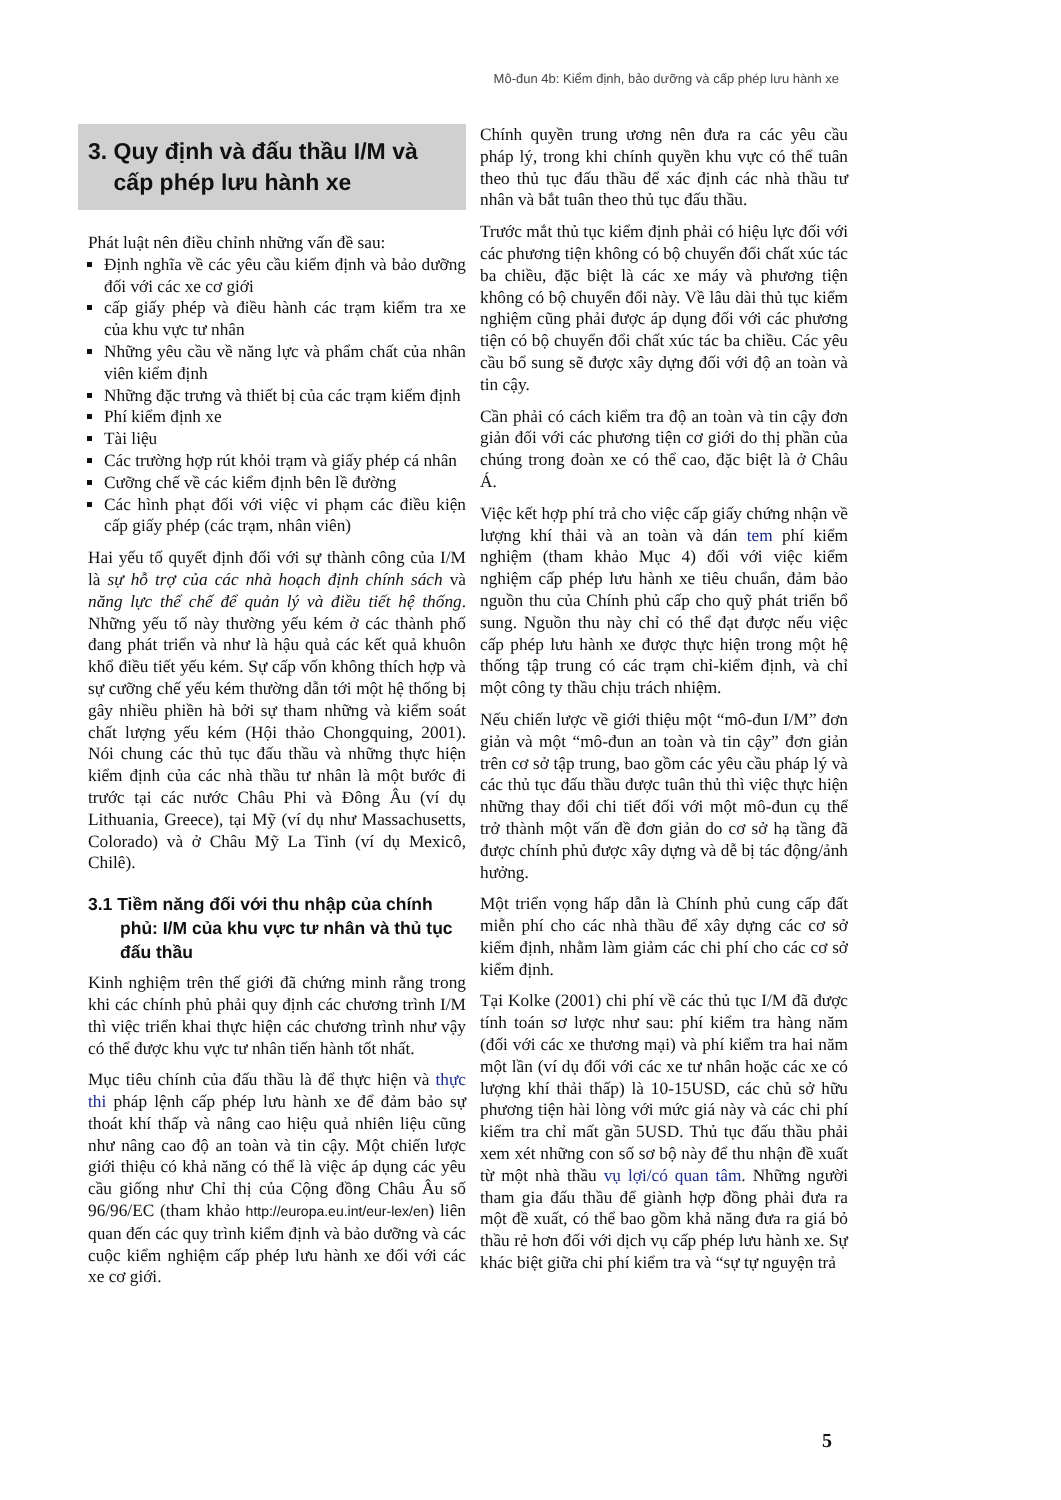Mô-đun 4b: Kiểm định, bảo dưỡng và cấp phép lưu hành xe
3. Quy định và đấu thầu I/M và
cấp phép lưu hành xe
Phát luật nên điều chỉnh những vấn đề sau:
Định nghĩa về các yêu cầu kiểm định và bảo dưỡng đối với các xe cơ giới
cấp giấy phép và điều hành các trạm kiểm tra xe của khu vực tư nhân
Những yêu cầu về năng lực và phẩm chất của nhân viên kiểm định
Những đặc trưng và thiết bị của các trạm kiểm định
Phí kiểm định xe
Tài liệu
Các trường hợp rút khỏi trạm và giấy phép cá nhân
Cưỡng chế về các kiểm định bên lề đường
Các hình phạt đối với việc vi phạm các điều kiện cấp giấy phép (các trạm, nhân viên)
Hai yếu tố quyết định đối với sự thành công của I/M là sự hỗ trợ của các nhà hoạch định chính sách và năng lực thể chế để quản lý và điều tiết hệ thống. Những yếu tố này thường yếu kém ở các thành phố đang phát triển và như là hậu quả các kết quả khuôn khổ điều tiết yếu kém. Sự cấp vốn không thích hợp và sự cưỡng chế yếu kém thường dẫn tới một hệ thống bị gây nhiều phiền hà bởi sự tham những và kiểm soát chất lượng yếu kém (Hội thảo Chongquing, 2001). Nói chung các thủ tục đấu thầu và những thực hiện kiểm định của các nhà thầu tư nhân là một bước đi trước tại các nước Châu Phi và Đông Âu (ví dụ Lithuania, Greece), tại Mỹ (ví dụ như Massachusetts, Colorado) và ở Châu Mỹ La Tinh (ví dụ Mexicô, Chilê).
3.1 Tiềm năng đối với thu nhập của chính phủ: I/M của khu vực tư nhân và thủ tục đấu thầu
Kinh nghiệm trên thế giới đã chứng minh rằng trong khi các chính phủ phải quy định các chương trình I/M thì việc triển khai thực hiện các chương trình như vậy có thể được khu vực tư nhân tiến hành tốt nhất.
Mục tiêu chính của đấu thầu là để thực hiện và thực thi pháp lệnh cấp phép lưu hành xe để đảm bảo sự thoát khí thấp và nâng cao hiệu quả nhiên liệu cũng như nâng cao độ an toàn và tin cậy. Một chiến lược giới thiệu có khả năng có thể là việc áp dụng các yêu cầu giống như Chỉ thị của Cộng đồng Châu Âu số 96/96/EC (tham khảo http://europa.eu.int/eur-lex/en) liên quan đến các quy trình kiểm định và bảo dưỡng và các cuộc kiểm nghiệm cấp phép lưu hành xe đối với các xe cơ giới.
Chính quyền trung ương nên đưa ra các yêu cầu pháp lý, trong khi chính quyền khu vực có thể tuân theo thủ tục đấu thầu để xác định các nhà thầu tư nhân và bắt tuân theo thủ tục đấu thầu.
Trước mắt thủ tục kiểm định phải có hiệu lực đối với các phương tiện không có bộ chuyển đổi chất xúc tác ba chiều, đặc biệt là các xe máy và phương tiện không có bộ chuyển đổi này. Về lâu dài thủ tục kiểm nghiệm cũng phải được áp dụng đối với các phương tiện có bộ chuyển đổi chất xúc tác ba chiều. Các yêu cầu bổ sung sẽ được xây dựng đối với độ an toàn và tin cậy.
Cần phải có cách kiểm tra độ an toàn và tin cậy đơn giản đối với các phương tiện cơ giới do thị phần của chúng trong đoàn xe có thể cao, đặc biệt là ở Châu Á.
Việc kết hợp phí trả cho việc cấp giấy chứng nhận về lượng khí thải và an toàn và dán tem phí kiểm nghiệm (tham khảo Mục 4) đối với việc kiểm nghiệm cấp phép lưu hành xe tiêu chuẩn, đảm bảo nguồn thu của Chính phủ cấp cho quỹ phát triển bổ sung. Nguồn thu này chỉ có thể đạt được nếu việc cấp phép lưu hành xe được thực hiện trong một hệ thống tập trung có các trạm chỉ-kiểm định, và chỉ một công ty thầu chịu trách nhiệm.
Nếu chiến lược về giới thiệu một “mô-đun I/M” đơn giản và một “mô-đun an toàn và tin cậy” đơn giản trên cơ sở tập trung, bao gồm các yêu cầu pháp lý và các thủ tục đấu thầu được tuân thủ thì việc thực hiện những thay đổi chi tiết đối với một mô-đun cụ thể trở thành một vấn đề đơn giản do cơ sở hạ tầng đã được chính phủ được xây dựng và dễ bị tác động/ảnh hưởng.
Một triển vọng hấp dẫn là Chính phủ cung cấp đất miễn phí cho các nhà thầu để xây dựng các cơ sở kiểm định, nhằm làm giảm các chi phí cho các cơ sở kiểm định.
Tại Kolke (2001) chi phí về các thủ tục I/M đã được tính toán sơ lược như sau: phí kiểm tra hàng năm (đối với các xe thương mại) và phí kiểm tra hai năm một lần (ví dụ đối với các xe tư nhân hoặc các xe có lượng khí thải thấp) là 10-15USD, các chủ sở hữu phương tiện hài lòng với mức giá này và các chi phí kiểm tra chỉ mất gần 5USD. Thủ tục đấu thầu phải xem xét những con số sơ bộ này để thu nhận đề xuất từ một nhà thầu vụ lợi/có quan tâm. Những người tham gia đấu thầu để giành hợp đồng phải đưa ra một đề xuất, có thể bao gồm khả năng đưa ra giá bỏ thầu rẻ hơn đối với dịch vụ cấp phép lưu hành xe. Sự khác biệt giữa chi phí kiểm tra và “sự tự nguyện trả
5